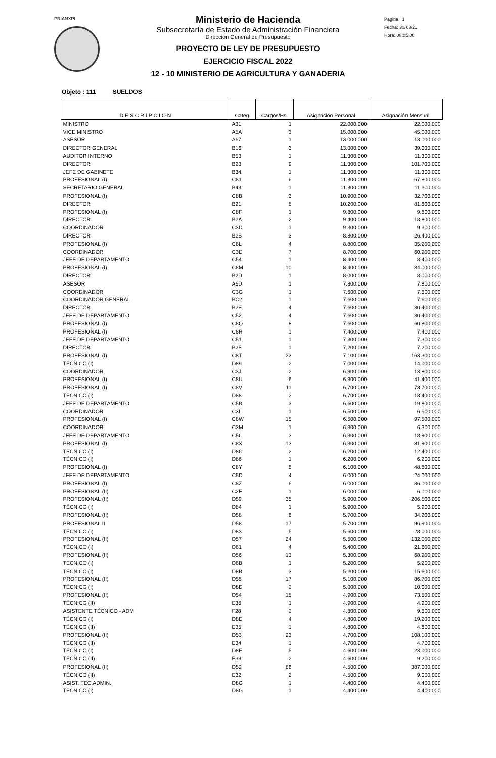PRIANXPL
Pagina 1
Fecha: 30/08/21
Hora: 08:05:00
Ministerio de Hacienda
Subsecretaría de Estado de Administración Financiera
Dirección General de Presupuesto
PROYECTO DE LEY DE PRESUPUESTO
EJERCICIO FISCAL 2022
12 - 10 MINISTERIO DE AGRICULTURA Y GANADERIA
Objeto : 111 SUELDOS
| D E S C R I P C I O N | Categ. | Cargos/Hs. | Asignación Personal | Asignación Mensual |
| --- | --- | --- | --- | --- |
| MINISTRO | A31 | 1 | 22.000.000 | 22.000.000 |
| VICE MINISTRO | A5A | 3 | 15.000.000 | 45.000.000 |
| ASESOR | A67 | 1 | 13.000.000 | 13.000.000 |
| DIRECTOR GENERAL | B16 | 3 | 13.000.000 | 39.000.000 |
| AUDITOR INTERNO | B53 | 1 | 11.300.000 | 11.300.000 |
| DIRECTOR | B23 | 9 | 11.300.000 | 101.700.000 |
| JEFE DE GABINETE | B34 | 1 | 11.300.000 | 11.300.000 |
| PROFESIONAL (I) | C81 | 6 | 11.300.000 | 67.800.000 |
| SECRETARIO GENERAL | B43 | 1 | 11.300.000 | 11.300.000 |
| PROFESIONAL (I) | C8B | 3 | 10.900.000 | 32.700.000 |
| DIRECTOR | B21 | 8 | 10.200.000 | 81.600.000 |
| PROFESIONAL (I) | C8F | 1 | 9.800.000 | 9.800.000 |
| DIRECTOR | B2A | 2 | 9.400.000 | 18.800.000 |
| COORDINADOR | C3D | 1 | 9.300.000 | 9.300.000 |
| DIRECTOR | B2B | 3 | 8.800.000 | 26.400.000 |
| PROFESIONAL (I) | C8L | 4 | 8.800.000 | 35.200.000 |
| COORDINADOR | C3E | 7 | 8.700.000 | 60.900.000 |
| JEFE DE DEPARTAMENTO | C54 | 1 | 8.400.000 | 8.400.000 |
| PROFESIONAL (I) | C8M | 10 | 8.400.000 | 84.000.000 |
| DIRECTOR | B2D | 1 | 8.000.000 | 8.000.000 |
| ASESOR | A6D | 1 | 7.800.000 | 7.800.000 |
| COORDINADOR | C3G | 1 | 7.600.000 | 7.600.000 |
| COORDINADOR GENERAL | BC2 | 1 | 7.600.000 | 7.600.000 |
| DIRECTOR | B2E | 4 | 7.600.000 | 30.400.000 |
| JEFE DE DEPARTAMENTO | C52 | 4 | 7.600.000 | 30.400.000 |
| PROFESIONAL (I) | C8Q | 8 | 7.600.000 | 60.800.000 |
| PROFESIONAL (I) | C8R | 1 | 7.400.000 | 7.400.000 |
| JEFE DE DEPARTAMENTO | C51 | 1 | 7.300.000 | 7.300.000 |
| DIRECTOR | B2F | 1 | 7.200.000 | 7.200.000 |
| PROFESIONAL (I) | C8T | 23 | 7.100.000 | 163.300.000 |
| TÉCNICO (I) | D89 | 2 | 7.000.000 | 14.000.000 |
| COORDINADOR | C3J | 2 | 6.900.000 | 13.800.000 |
| PROFESIONAL (I) | C8U | 6 | 6.900.000 | 41.400.000 |
| PROFESIONAL (I) | C8V | 11 | 6.700.000 | 73.700.000 |
| TÉCNICO (I) | D88 | 2 | 6.700.000 | 13.400.000 |
| JEFE DE DEPARTAMENTO | C5B | 3 | 6.600.000 | 19.800.000 |
| COORDINADOR | C3L | 1 | 6.500.000 | 6.500.000 |
| PROFESIONAL (I) | C8W | 15 | 6.500.000 | 97.500.000 |
| COORDINADOR | C3M | 1 | 6.300.000 | 6.300.000 |
| JEFE DE DEPARTAMENTO | C5C | 3 | 6.300.000 | 18.900.000 |
| PROFESIONAL (I) | C8X | 13 | 6.300.000 | 81.900.000 |
| TECNICO (I) | D86 | 2 | 6.200.000 | 12.400.000 |
| TÉCNICO (I) | D86 | 1 | 6.200.000 | 6.200.000 |
| PROFESIONAL (I) | C8Y | 8 | 6.100.000 | 48.800.000 |
| JEFE DE DEPARTAMENTO | C5D | 4 | 6.000.000 | 24.000.000 |
| PROFESIONAL (I) | C8Z | 6 | 6.000.000 | 36.000.000 |
| PROFESIONAL (II) | C2E | 1 | 6.000.000 | 6.000.000 |
| PROFESIONAL (II) | D59 | 35 | 5.900.000 | 206.500.000 |
| TÉCNICO (I) | D84 | 1 | 5.900.000 | 5.900.000 |
| PROFESIONAL (II) | D58 | 6 | 5.700.000 | 34.200.000 |
| PROFESIONAL II | D58 | 17 | 5.700.000 | 96.900.000 |
| TÉCNICO (I) | D83 | 5 | 5.600.000 | 28.000.000 |
| PROFESIONAL (II) | D57 | 24 | 5.500.000 | 132.000.000 |
| TÉCNICO (I) | D81 | 4 | 5.400.000 | 21.600.000 |
| PROFESIONAL (II) | D56 | 13 | 5.300.000 | 68.900.000 |
| TECNICO (I) | D8B | 1 | 5.200.000 | 5.200.000 |
| TÉCNICO (I) | D8B | 3 | 5.200.000 | 15.600.000 |
| PROFESIONAL (II) | D55 | 17 | 5.100.000 | 86.700.000 |
| TÉCNICO (I) | D8D | 2 | 5.000.000 | 10.000.000 |
| PROFESIONAL (II) | D54 | 15 | 4.900.000 | 73.500.000 |
| TÉCNICO (II) | E36 | 1 | 4.900.000 | 4.900.000 |
| ASISTENTE TÉCNICO - ADM | F28 | 2 | 4.800.000 | 9.600.000 |
| TÉCNICO (I) | D8E | 4 | 4.800.000 | 19.200.000 |
| TÉCNICO (II) | E35 | 1 | 4.800.000 | 4.800.000 |
| PROFESIONAL (II) | D53 | 23 | 4.700.000 | 108.100.000 |
| TÉCNICO (II) | E34 | 1 | 4.700.000 | 4.700.000 |
| TÉCNICO (I) | D8F | 5 | 4.600.000 | 23.000.000 |
| TÉCNICO (II) | E33 | 2 | 4.600.000 | 9.200.000 |
| PROFESIONAL (II) | D52 | 86 | 4.500.000 | 387.000.000 |
| TÉCNICO (II) | E32 | 2 | 4.500.000 | 9.000.000 |
| ASIST. TEC.ADMIN. | D8G | 1 | 4.400.000 | 4.400.000 |
| TÉCNICO (I) | D8G | 1 | 4.400.000 | 4.400.000 |